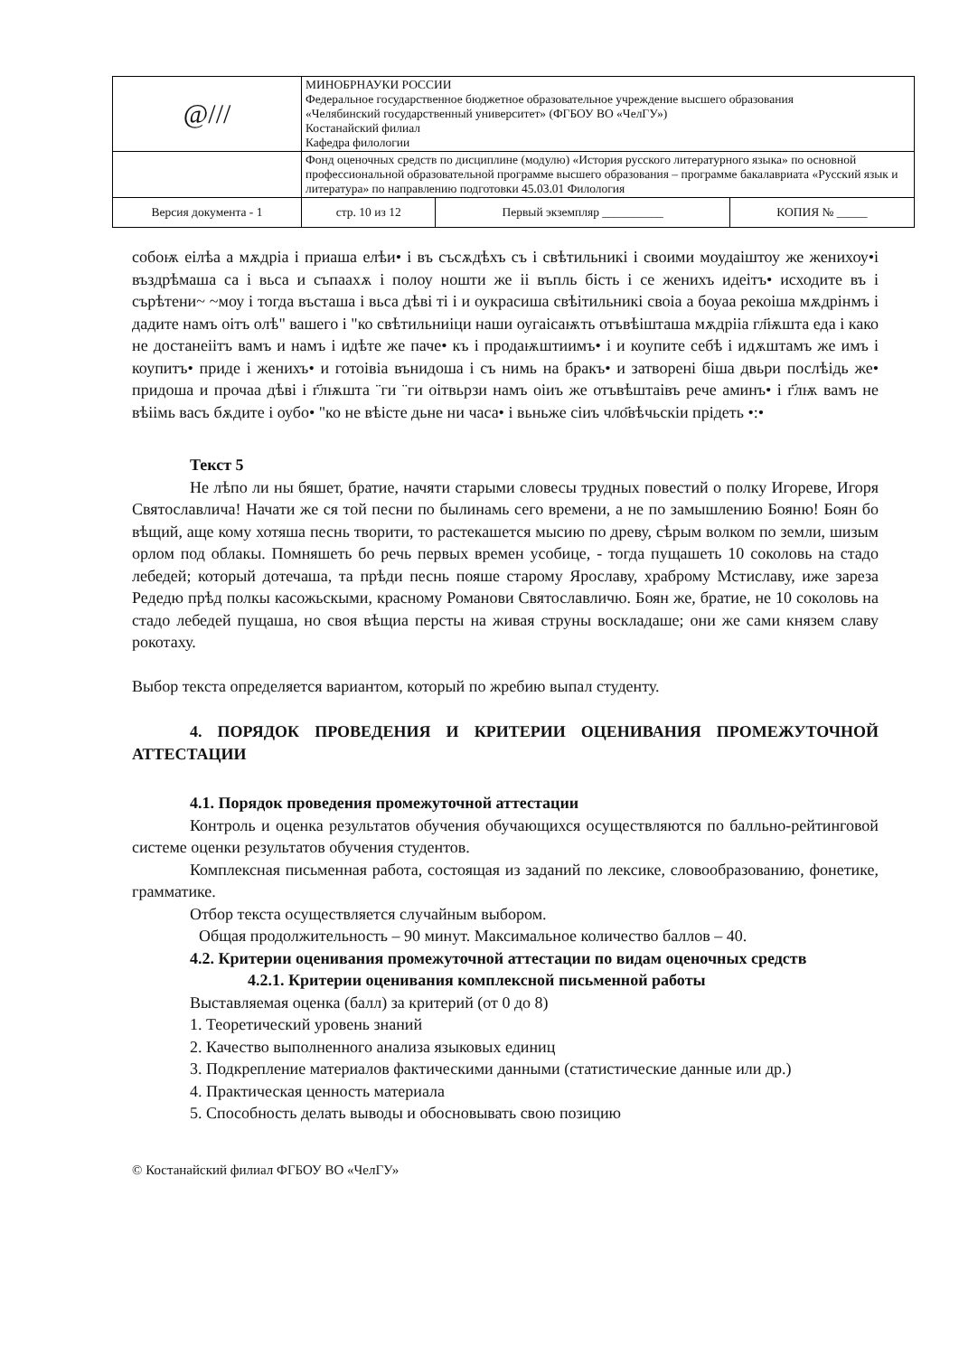| @/// | МИНОБРНАУКИ РОССИИ Федеральное государственное бюджетное образовательное учреждение высшего образования «Челябинский государственный университет» (ФГБОУ ВО «ЧелГУ») Костанайский филиал Кафедра филологии | | |
| | Фонд оценочных средств по дисциплине (модулю) «История русского литературного языка» по основной профессиональной образовательной программе высшего образования – программе бакалавриата «Русский язык и литература» по направлению подготовки 45.03.01 Филология | | |
| Версия документа - 1 | стр. 10 из 12 | Первый экземпляр __________ | КОПИЯ № _____ |
собоѭ еілѣа а мѫдріа і приаша елѣи• і въ съсѫдѣхъ съ і свѣтильникі і своими моудаіштоу же женихоу•і въздрѣмаша са і вьса и съпаахѫ і полоу ношти же іі въпль бість і се женихъ идеітъ• исходите въ і сърѣтени~ ~моу і тогда въсташа і вьса дѣві ті і и оукрасиша свѣітильникі своіа а боуаа рекоіша мѫдрінмъ і дадите намъ оітъ олѣ" вашего і "ко свѣтильниіци наши оугаісаѭть отъвѣішташа мѫдрііа гл҃ѭшта еда і како не достанеіітъ вамъ и намъ і идѣте же паче• къ і продаѭштиимъ• і и коупите себѣ і идѫштамъ же имъ і коупитъ• приде і женихъ• и готоівіа вънидоша і съ нимь на бракъ• и затворені біша двьри послѣідь же• придоша и прочаа дѣві і г҃лѭшта ¨ги ¨ги оітвьрзи намъ оіиъ же отъвѣштаівъ рече аминъ• і г҃лѭ вамъ не вѣіімь васъ бѫдите і оубо• "ко не вѣісте дьне ни часа• і вьньже сіиъ чло҃вѣчьскіи прідеть •:•
Текст 5
Не лѣпо ли ны бяшет, братие, начяти старыми словесы трудных повестий о полку Игореве, Игоря Святославлича! Начати же ся той песни по былинамь сего времени, а не по замышлению Бояню! Боян бо вѣщий, аще кому хотяша песнь творити, то растекашется мысию по древу, сѣрым волком по земли, шизым орлом под облакы. Помняшеть бо речь первых времен усобице, - тогда пущашеть 10 соколовь на стадо лебедей; который дотечаша, та прѣди песнь пояше старому Ярославу, храброму Мстиславу, иже зареза Редедю прѣд полкы касожьскыми, красному Романови Святославличю. Боян же, братие, не 10 соколовь на стадо лебедей пущаша, но своя вѣщиа персты на живая струны воскладаше; они же сами князем славу рокотаху.
Выбор текста определяется вариантом, который по жребию выпал студенту.
4. ПОРЯДОК ПРОВЕДЕНИЯ И КРИТЕРИИ ОЦЕНИВАНИЯ ПРОМЕЖУТОЧНОЙ АТТЕСТАЦИИ
4.1. Порядок проведения промежуточной аттестации
Контроль и оценка результатов обучения обучающихся осуществляются по балльно-рейтинговой системе оценки результатов обучения студентов.
Комплексная письменная работа, состоящая из заданий по лексике, словообразованию, фонетике, грамматике.
Отбор текста осуществляется случайным выбором.
Общая продолжительность – 90 минут. Максимальное количество баллов – 40.
4.2. Критерии оценивания промежуточной аттестации по видам оценочных средств
4.2.1. Критерии оценивания комплексной письменной работы
Выставляемая оценка (балл) за критерий (от 0 до 8)
1. Теоретический уровень знаний
2. Качество выполненного анализа языковых единиц
3. Подкрепление материалов фактическими данными (статистические данные или др.)
4. Практическая ценность материала
5. Способность делать выводы и обосновывать свою позицию
© Костанайский филиал ФГБОУ ВО «ЧелГУ»